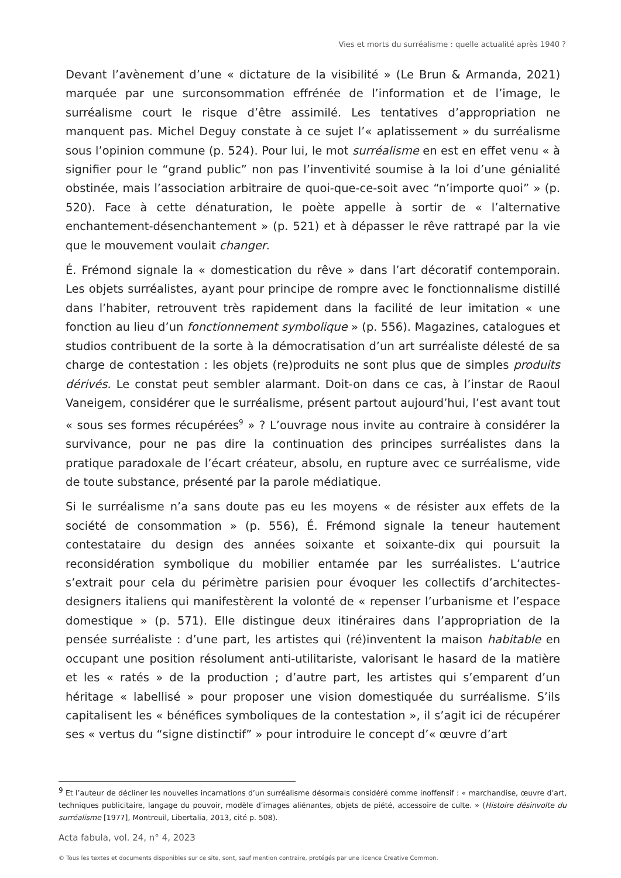Vies et morts du surréalisme : quelle actualité après 1940 ?
Devant l’avènement d’une « dictature de la visibilité » (Le Brun & Armanda, 2021) marquée par une surconsommation effrénée de l’information et de l’image, le surréalisme court le risque d’être assimilé. Les tentatives d’appropriation ne manquent pas. Michel Deguy constate à ce sujet l’« aplatissement » du surréalisme sous l’opinion commune (p. 524). Pour lui, le mot surréalisme en est en effet venu « à signifier pour le “grand public” non pas l’inventivité soumise à la loi d’une génialité obstinée, mais l’association arbitraire de quoi-que-ce-soit avec “n’importe quoi” » (p. 520). Face à cette dénaturation, le poète appelle à sortir de « l’alternative enchantement-désenchantement » (p. 521) et à dépasser le rêve rattrapé par la vie que le mouvement voulait changer.
É. Frémond signale la « domestication du rêve » dans l’art décoratif contemporain. Les objets surréalistes, ayant pour principe de rompre avec le fonctionnalisme distillé dans l’habiter, retrouvent très rapidement dans la facilité de leur imitation « une fonction au lieu d’un fonctionnement symbolique » (p. 556). Magazines, catalogues et studios contribuent de la sorte à la démocratisation d’un art surréaliste délesté de sa charge de contestation : les objets (re)produits ne sont plus que de simples produits dérivés. Le constat peut sembler alarmant. Doit-on dans ce cas, à l’instar de Raoul Vaneigem, considérer que le surréalisme, présent partout aujourd’hui, l’est avant tout « sous ses formes récupérées<sup>9</sup> » ? L’ouvrage nous invite au contraire à considérer la survivance, pour ne pas dire la continuation des principes surréalistes dans la pratique paradoxale de l’écart créateur, absolu, en rupture avec ce surréalisme, vide de toute substance, présenté par la parole médiatique.
Si le surréalisme n’a sans doute pas eu les moyens « de résister aux effets de la société de consommation » (p. 556), É. Frémond signale la teneur hautement contestataire du design des années soixante et soixante-dix qui poursuit la reconsidération symbolique du mobilier entamée par les surréalistes. L’autrice s’extrait pour cela du périmètre parisien pour évoquer les collectifs d’architectes-designers italiens qui manifestèrent la volonté de « repenser l’urbanisme et l’espace domestique » (p. 571). Elle distingue deux itinéraires dans l’appropriation de la pensée surréaliste : d’une part, les artistes qui (ré)inventent la maison habitable en occupant une position résolument anti-utilitariste, valorisant le hasard de la matière et les « ratés » de la production ; d’autre part, les artistes qui s’emparent d’un héritage « labellisé » pour proposer une vision domestiquée du surréalisme. S’ils capitalisent les « bénéfices symboliques de la contestation », il s’agit ici de récupérer ses « vertus du “signe distinctif” » pour introduire le concept d’« œuvre d’art
<sup>9</sup> Et l’auteur de décliner les nouvelles incarnations d’un surréalisme désormais considéré comme inoffensif : « marchandise, œuvre d’art, techniques publicitaire, langage du pouvoir, modèle d’images aliénantes, objets de piété, accessoire de culte. » (Histoire désinvolte du surréalisme [1977], Montreuil, Libertalia, 2013, cité p. 508).
Acta fabula, vol. 24, n° 4, 2023
© Tous les textes et documents disponibles sur ce site, sont, sauf mention contraire, protégés par une licence Creative Common.